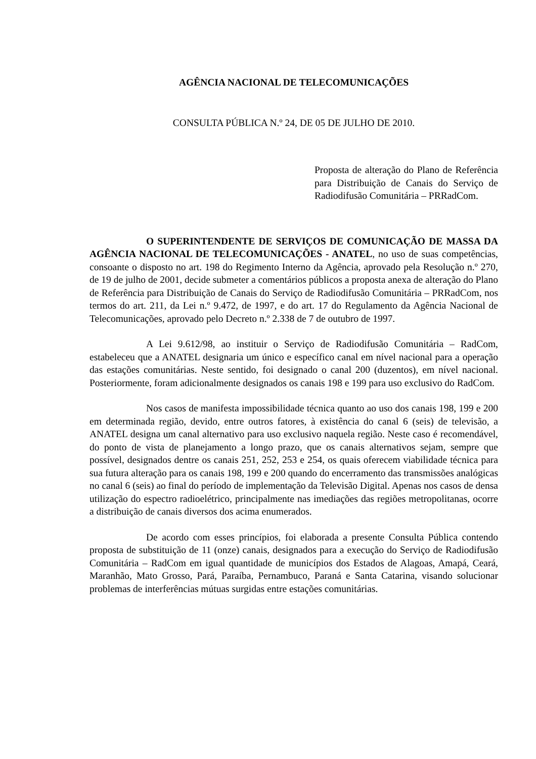AGÊNCIA NACIONAL DE TELECOMUNICAÇÕES
CONSULTA PÚBLICA N.º 24, DE 05 DE JULHO DE 2010.
Proposta de alteração do Plano de Referência para Distribuição de Canais do Serviço de Radiodifusão Comunitária – PRRadCom.
O SUPERINTENDENTE DE SERVIÇOS DE COMUNICAÇÃO DE MASSA DA AGÊNCIA NACIONAL DE TELECOMUNICAÇÕES - ANATEL, no uso de suas competências, consoante o disposto no art. 198 do Regimento Interno da Agência, aprovado pela Resolução n.º 270, de 19 de julho de 2001, decide submeter a comentários públicos a proposta anexa de alteração do Plano de Referência para Distribuição de Canais do Serviço de Radiodifusão Comunitária – PRRadCom, nos termos do art. 211, da Lei n.º 9.472, de 1997, e do art. 17 do Regulamento da Agência Nacional de Telecomunicações, aprovado pelo Decreto n.º 2.338 de 7 de outubro de 1997.
A Lei 9.612/98, ao instituir o Serviço de Radiodifusão Comunitária – RadCom, estabeleceu que a ANATEL designaria um único e específico canal em nível nacional para a operação das estações comunitárias. Neste sentido, foi designado o canal 200 (duzentos), em nível nacional. Posteriormente, foram adicionalmente designados os canais 198 e 199 para uso exclusivo do RadCom.
Nos casos de manifesta impossibilidade técnica quanto ao uso dos canais 198, 199 e 200 em determinada região, devido, entre outros fatores, à existência do canal 6 (seis) de televisão, a ANATEL designa um canal alternativo para uso exclusivo naquela região. Neste caso é recomendável, do ponto de vista de planejamento a longo prazo, que os canais alternativos sejam, sempre que possível, designados dentre os canais 251, 252, 253 e 254, os quais oferecem viabilidade técnica para sua futura alteração para os canais 198, 199 e 200 quando do encerramento das transmissões analógicas no canal 6 (seis) ao final do período de implementação da Televisão Digital. Apenas nos casos de densa utilização do espectro radioelétrico, principalmente nas imediações das regiões metropolitanas, ocorre a distribuição de canais diversos dos acima enumerados.
De acordo com esses princípios, foi elaborada a presente Consulta Pública contendo proposta de substituição de 11 (onze) canais, designados para a execução do Serviço de Radiodifusão Comunitária – RadCom em igual quantidade de municípios dos Estados de Alagoas, Amapá, Ceará, Maranhão, Mato Grosso, Pará, Paraíba, Pernambuco, Paraná e Santa Catarina, visando solucionar problemas de interferências mútuas surgidas entre estações comunitárias.